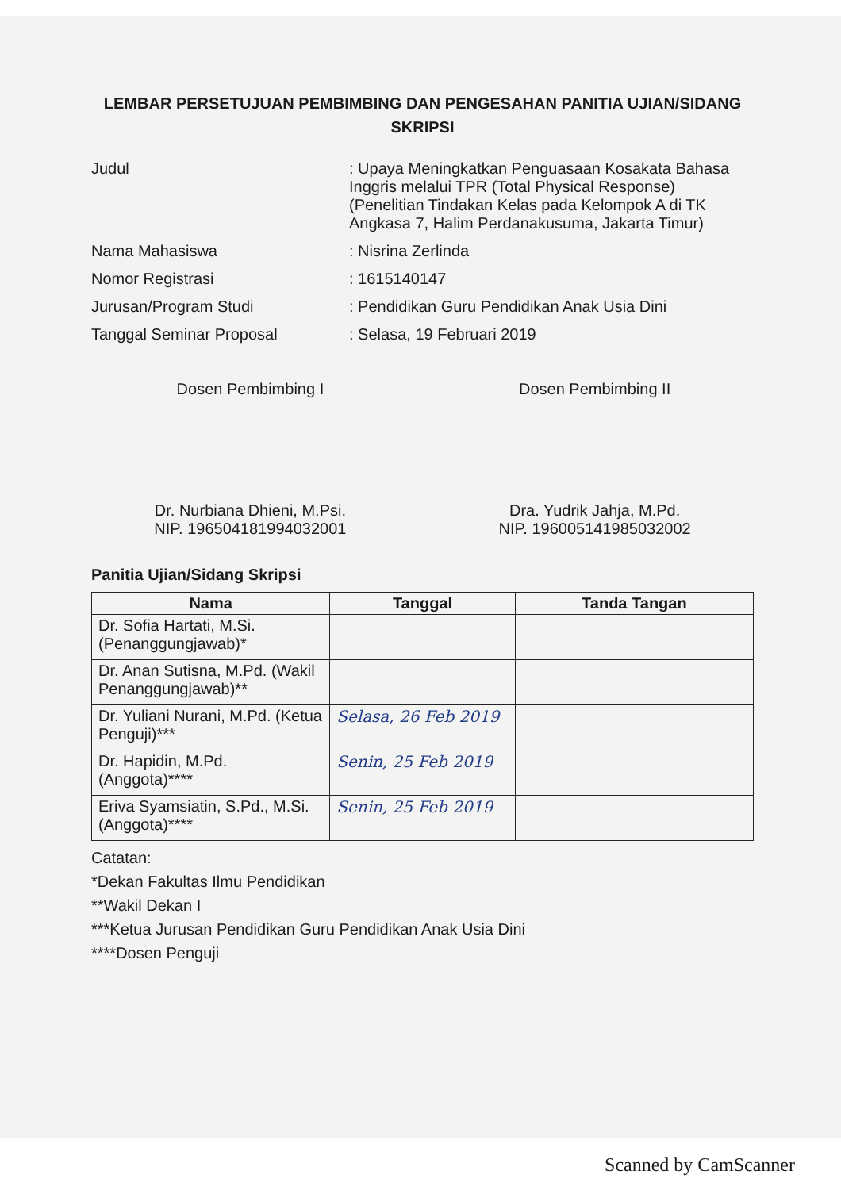LEMBAR PERSETUJUAN PEMBIMBING DAN PENGESAHAN PANITIA UJIAN/SIDANG SKRIPSI
| Judul | : Upaya Meningkatkan Penguasaan Kosakata Bahasa Inggris melalui TPR (Total Physical Response) (Penelitian Tindakan Kelas pada Kelompok A di TK Angkasa 7, Halim Perdanakusuma, Jakarta Timur) |
| Nama Mahasiswa | : Nisrina Zerlinda |
| Nomor Registrasi | : 1615140147 |
| Jurusan/Program Studi | : Pendidikan Guru Pendidikan Anak Usia Dini |
| Tanggal Seminar Proposal | : Selasa, 19 Februari 2019 |
Dosen Pembimbing I
Dr. Nurbiana Dhieni, M.Psi.
NIP. 196504181994032001
Dosen Pembimbing II
Dra. Yudrik Jahja, M.Pd.
NIP. 196005141985032002
Panitia Ujian/Sidang Skripsi
| Nama | Tanggal | Tanda Tangan |
| --- | --- | --- |
| Dr. Sofia Hartati, M.Si. (Penanggungjawab)* | | |
| Dr. Anan Sutisna, M.Pd. (Wakil Penanggungjawab)** | | |
| Dr. Yuliani Nurani, M.Pd. (Ketua Penguji)*** | Selasa, 26 Feb 2019 | |
| Dr. Hapidin, M.Pd. (Anggota)**** | Senin, 25 Feb 2019 | |
| Eriva Syamsiatin, S.Pd., M.Si. (Anggota)**** | Senin, 25 Feb 2019 | |
Catatan:
*Dekan Fakultas Ilmu Pendidikan
**Wakil Dekan I
***Ketua Jurusan Pendidikan Guru Pendidikan Anak Usia Dini
****Dosen Penguji
Scanned by CamScanner